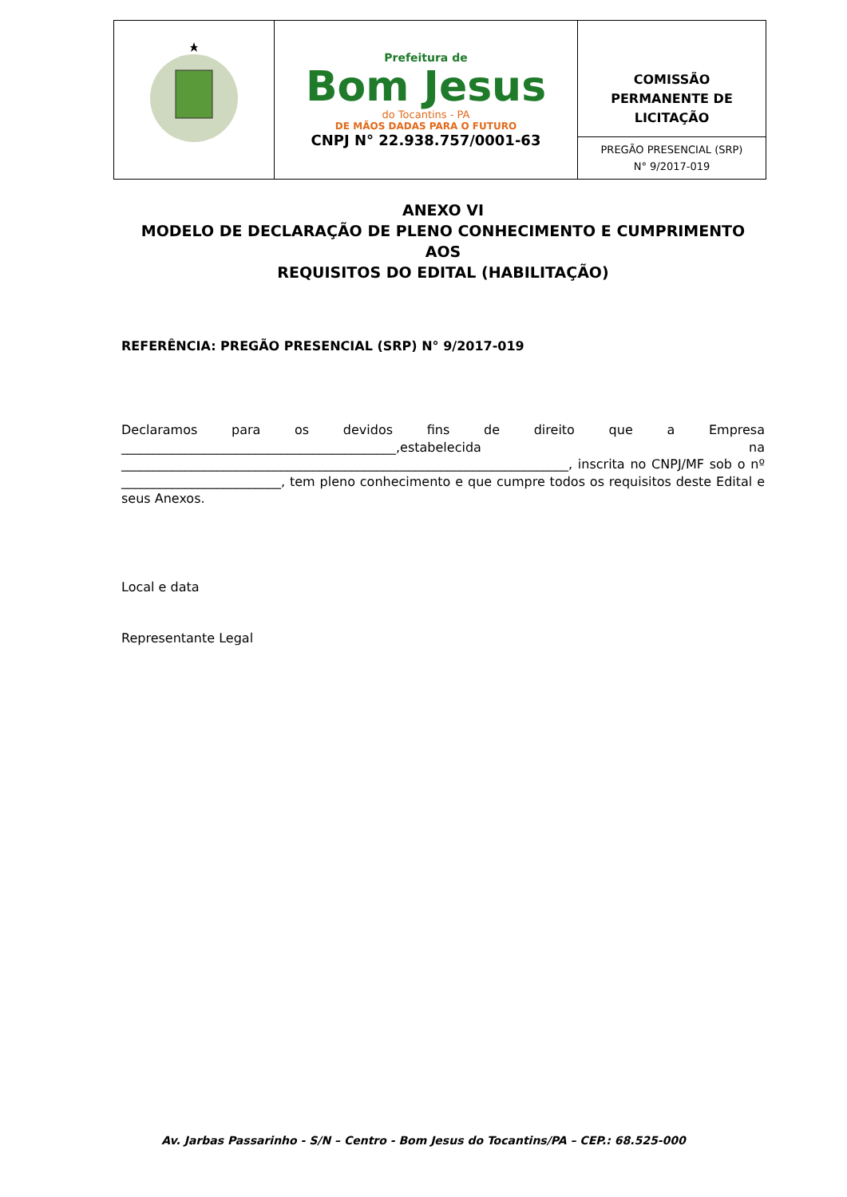| | Prefeitura de Bom Jesus do Tocantins - PA DE MÃOS DADAS PARA O FUTURO CNPJ N° 22.938.757/0001-63 | COMISSÃO PERMANENTE DE LICITAÇÃO |
| | | PREGÃO PRESENCIAL (SRP) N° 9/2017-019 |
ANEXO VI
MODELO DE DECLARAÇÃO DE PLENO CONHECIMENTO E CUMPRIMENTO AOS
REQUISITOS DO EDITAL (HABILITAÇÃO)
REFERÊNCIA: PREGÃO PRESENCIAL (SRP) N° 9/2017-019
Declaramos para os devidos fins de direito que a Empresa ___________________________________________,estabelecida na ______________________________________________________________________, inscrita no CNPJ/MF sob o nº _________________________, tem pleno conhecimento e que cumpre todos os requisitos deste Edital e seus Anexos.
Local e data
Representante Legal
Av. Jarbas Passarinho - S/N – Centro - Bom Jesus do Tocantins/PA – CEP.: 68.525-000